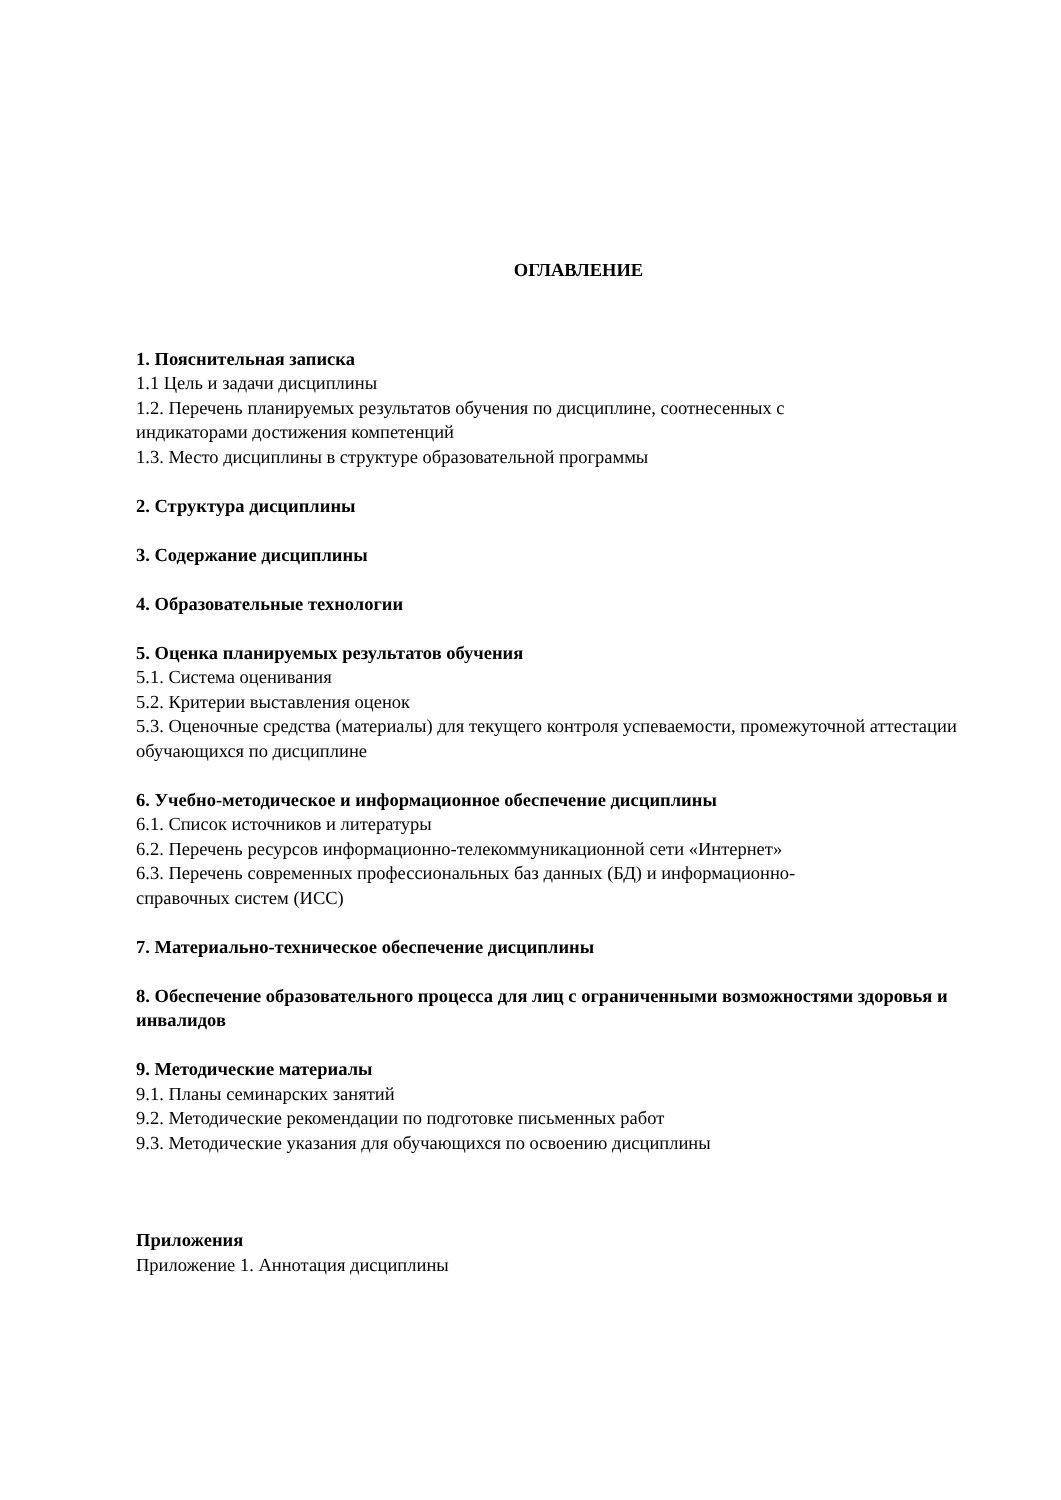ОГЛАВЛЕНИЕ
1. Пояснительная записка
1.1 Цель и задачи дисциплины
1.2. Перечень планируемых результатов обучения по дисциплине, соотнесенных с
индикаторами достижения компетенций
1.3. Место дисциплины в структуре образовательной программы
2. Структура дисциплины
3. Содержание дисциплины
4. Образовательные технологии
5. Оценка планируемых результатов обучения
5.1. Система оценивания
5.2. Критерии выставления оценок
5.3. Оценочные средства (материалы) для текущего контроля успеваемости, промежуточной аттестации обучающихся по дисциплине
6. Учебно-методическое и информационное обеспечение дисциплины
6.1. Список источников и литературы
6.2. Перечень ресурсов информационно-телекоммуникационной сети «Интернет»
6.3. Перечень современных профессиональных баз данных (БД) и информационно-
справочных систем (ИСС)
7. Материально-техническое обеспечение дисциплины
8. Обеспечение образовательного процесса для лиц с ограниченными возможностями здоровья и инвалидов
9. Методические материалы
9.1. Планы семинарских занятий
9.2. Методические рекомендации по подготовке письменных работ
9.3. Методические указания для обучающихся по освоению дисциплины
Приложения
Приложение 1. Аннотация дисциплины